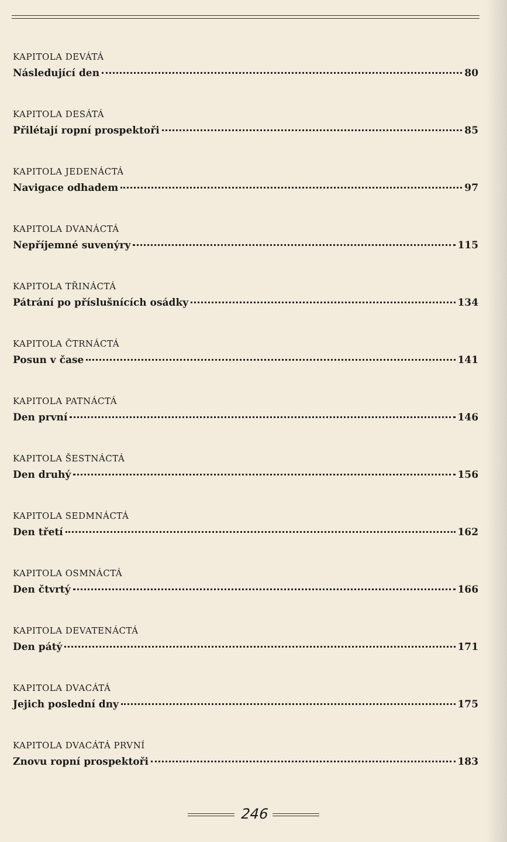KAPITOLA DEVÁTÁ
Následující den 80
KAPITOLA DESÁTÁ
Přilétají ropní prospektoři 85
KAPITOLA JEDENÁCTÁ
Navigace odhadem 97
KAPITOLA DVANÁCTÁ
Nepříjemné suvenýry 115
KAPITOLA TŘINÁCTÁ
Pátrání po příslušnících osádky 134
KAPITOLA ČTRNÁCTÁ
Posun v čase 141
KAPITOLA PATNÁCTÁ
Den první 146
KAPITOLA ŠESTNÁCTÁ
Den druhý 156
KAPITOLA SEDMNÁCTÁ
Den třetí 162
KAPITOLA OSMNÁCTÁ
Den čtvrtý 166
KAPITOLA DEVATENÁCTÁ
Den pátý 171
KAPITOLA DVACÁTÁ
Jejich poslední dny 175
KAPITOLA DVACÁTÁ PRVNÍ
Znovu ropní prospektoři 183
246